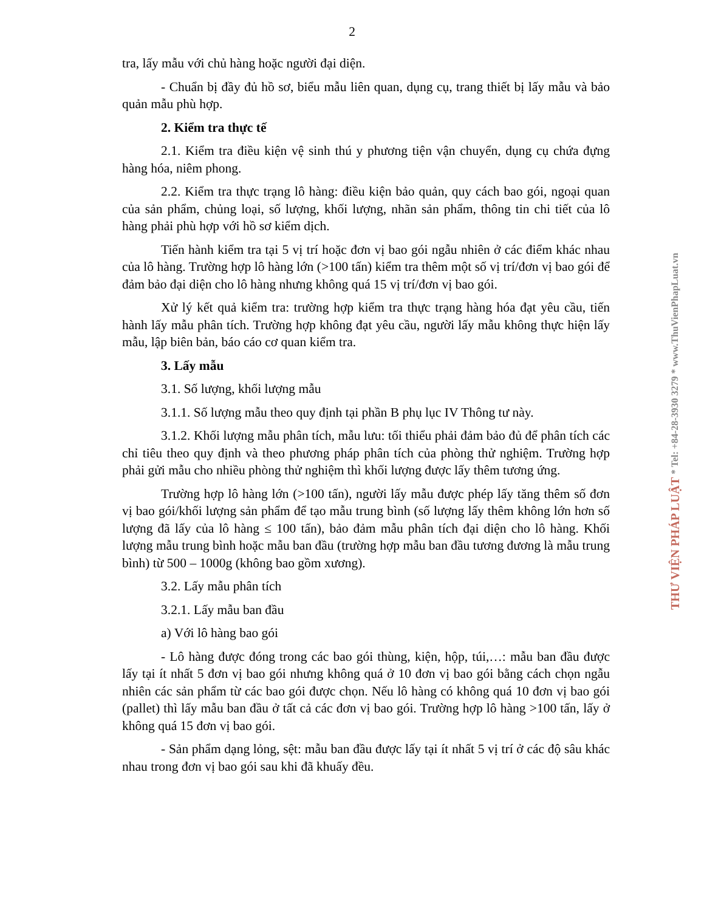2
tra, lấy mẫu với chủ hàng hoặc người đại diện.
- Chuẩn bị đầy đủ hồ sơ, biểu mẫu liên quan, dụng cụ, trang thiết bị lấy mẫu và bảo quản mẫu phù hợp.
2. Kiểm tra thực tế
2.1. Kiểm tra điều kiện vệ sinh thú y phương tiện vận chuyển, dụng cụ chứa đựng hàng hóa, niêm phong.
2.2. Kiểm tra thực trạng lô hàng: điều kiện bảo quản, quy cách bao gói, ngoại quan của sản phẩm, chủng loại, số lượng, khối lượng, nhãn sản phẩm, thông tin chi tiết của lô hàng phải phù hợp với hồ sơ kiểm dịch.
Tiến hành kiểm tra tại 5 vị trí hoặc đơn vị bao gói ngẫu nhiên ở các điểm khác nhau của lô hàng. Trường hợp lô hàng lớn (>100 tấn) kiểm tra thêm một số vị trí/đơn vị bao gói để đảm bảo đại diện cho lô hàng nhưng không quá 15 vị trí/đơn vị bao gói.
Xử lý kết quả kiểm tra: trường hợp kiểm tra thực trạng hàng hóa đạt yêu cầu, tiến hành lấy mẫu phân tích. Trường hợp không đạt yêu cầu, người lấy mẫu không thực hiện lấy mẫu, lập biên bản, báo cáo cơ quan kiểm tra.
3. Lấy mẫu
3.1. Số lượng, khối lượng mẫu
3.1.1. Số lượng mẫu theo quy định tại phần B phụ lục IV Thông tư này.
3.1.2. Khối lượng mẫu phân tích, mẫu lưu: tối thiểu phải đảm bảo đủ để phân tích các chỉ tiêu theo quy định và theo phương pháp phân tích của phòng thử nghiệm. Trường hợp phải gửi mẫu cho nhiều phòng thử nghiệm thì khối lượng được lấy thêm tương ứng.
Trường hợp lô hàng lớn (>100 tấn), người lấy mẫu được phép lấy tăng thêm số đơn vị bao gói/khối lượng sản phẩm để tạo mẫu trung bình (số lượng lấy thêm không lớn hơn số lượng đã lấy của lô hàng ≤ 100 tấn), bảo đảm mẫu phân tích đại diện cho lô hàng. Khối lượng mẫu trung bình hoặc mẫu ban đầu (trường hợp mẫu ban đầu tương đương là mẫu trung bình) từ 500 – 1000g (không bao gồm xương).
3.2. Lấy mẫu phân tích
3.2.1. Lấy mẫu ban đầu
a) Với lô hàng bao gói
- Lô hàng được đóng trong các bao gói thùng, kiện, hộp, túi,…: mẫu ban đầu được lấy tại ít nhất 5 đơn vị bao gói nhưng không quá ở 10 đơn vị bao gói bằng cách chọn ngẫu nhiên các sản phẩm từ các bao gói được chọn. Nếu lô hàng có không quá 10 đơn vị bao gói (pallet) thì lấy mẫu ban đầu ở tất cả các đơn vị bao gói. Trường hợp lô hàng >100 tấn, lấy ở không quá 15 đơn vị bao gói.
- Sản phẩm dạng lỏng, sệt: mẫu ban đầu được lấy tại ít nhất 5 vị trí ở các độ sâu khác nhau trong đơn vị bao gói sau khi đã khuấy đều.
THƯ VIỆN PHÁP LUẬT * Tel: +84-28-3930 3279 * www.ThuVienPhapLuat.vn